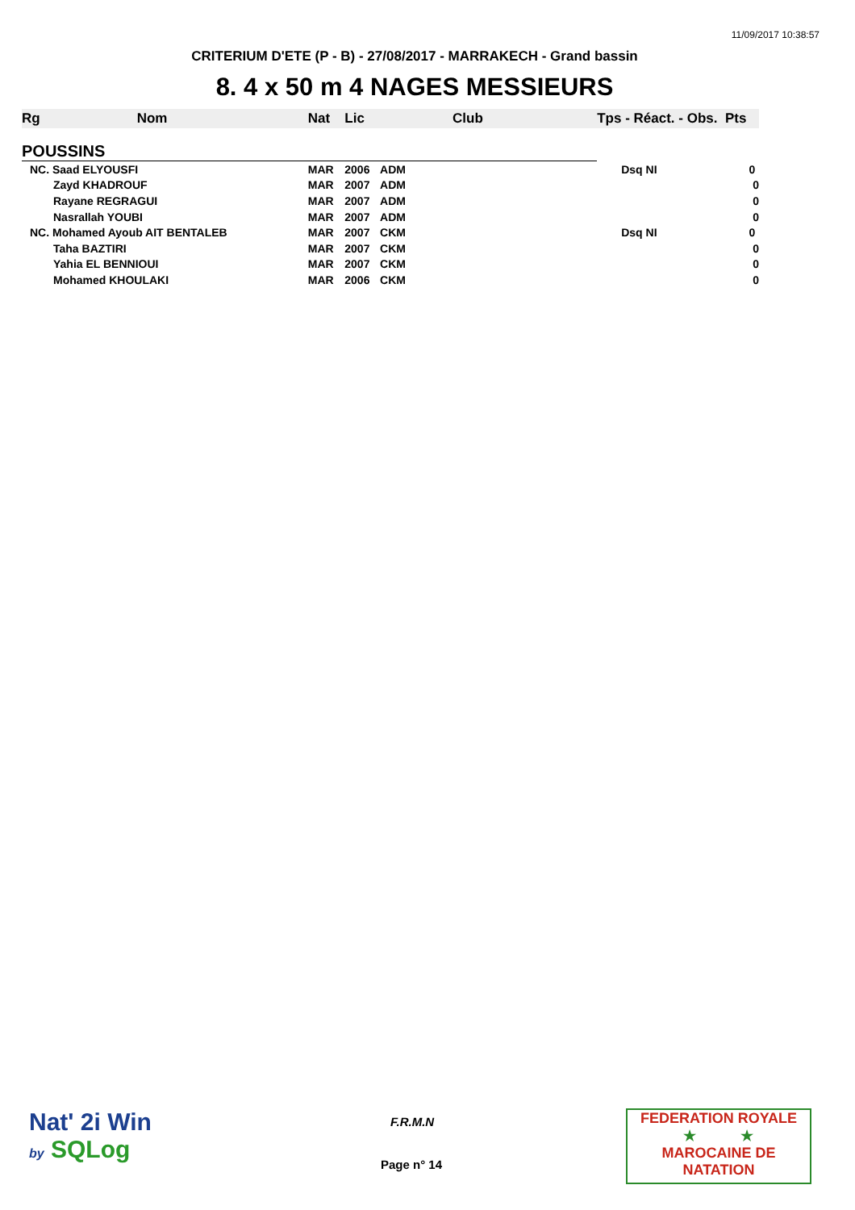11/09/2017 10:38:57
CRITERIUM D'ETE (P - B) - 27/08/2017 - MARRAKECH - Grand bassin
8. 4 x 50 m 4 NAGES MESSIEURS
| Rg | Nom | Nat | Lic | Club | Tps - Réact. - Obs. Pts |
| --- | --- | --- | --- | --- | --- |
| POUSSINS | | | | | |
| NC. Saad ELYOUSFI | | MAR | 2006 | ADM | Dsq NI 0 |
| Zayd KHADROUF | | MAR | 2007 | ADM | 0 |
| Rayane REGRAGUI | | MAR | 2007 | ADM | 0 |
| Nasrallah YOUBI | | MAR | 2007 | ADM | 0 |
| NC. Mohamed Ayoub AIT BENTALEB | | MAR | 2007 | CKM | Dsq NI 0 |
| Taha BAZTIRI | | MAR | 2007 | CKM | 0 |
| Yahia EL BENNIOUI | | MAR | 2007 | CKM | 0 |
| Mohamed KHOULAKI | | MAR | 2006 | CKM | 0 |
Nat' 2i Win
by SQLog
F.R.M.N
Page n° 14
FEDERATION ROYALE
★ ★
MAROCAINE DE NATATION